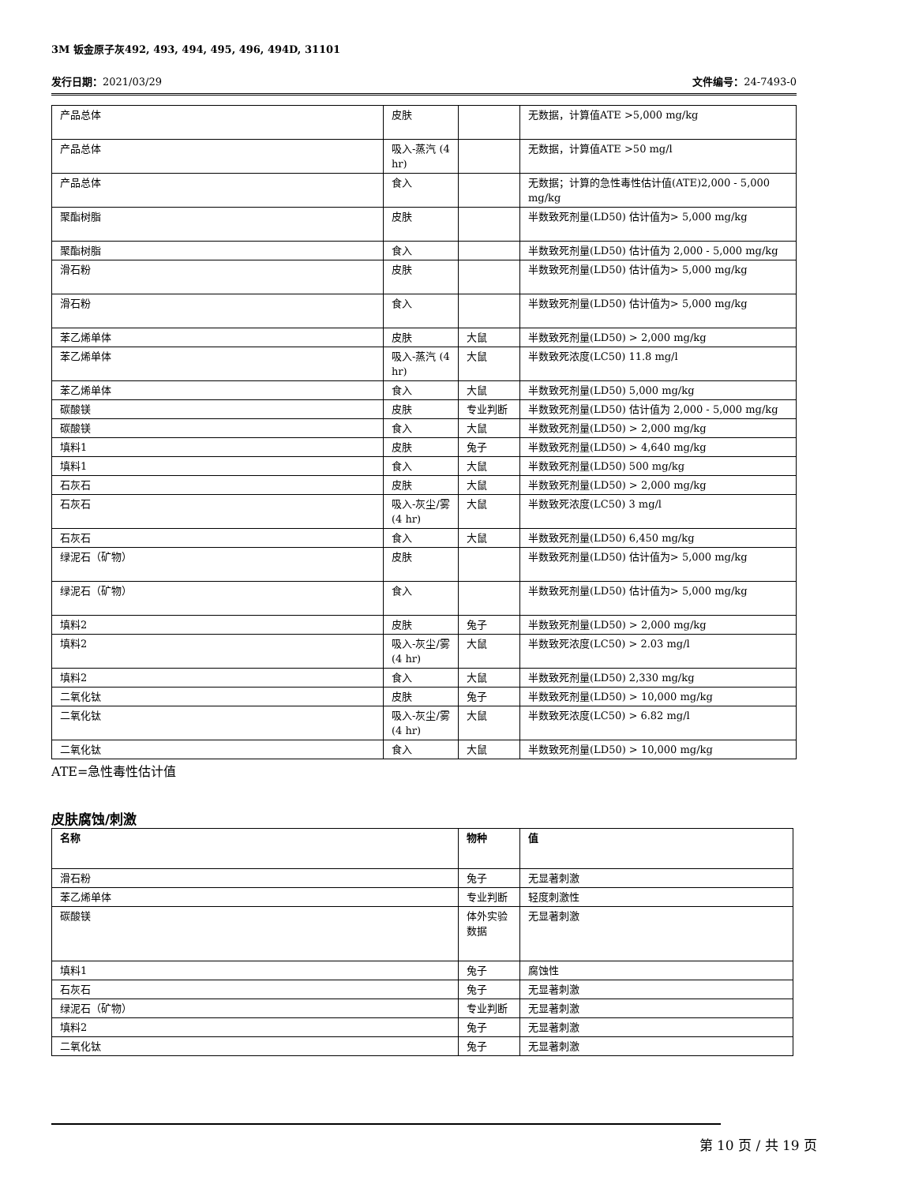3M 钣金原子灰492, 493, 494, 495, 496, 494D, 31101
发行日期：2021/03/29 文件编号：24-7493-0
| 产品总体 | 皮肤 | | 无数据，计算值ATE >5,000 mg/kg |
| 产品总体 | 吸入-蒸汽 (4 hr) | | 无数据，计算值ATE >50 mg/l |
| 产品总体 | 食入 | | 无数据；计算的急性毒性估计值(ATE)2,000 - 5,000 mg/kg |
| 聚酯树脂 | 皮肤 | | 半数致死剂量(LD50) 估计值为> 5,000 mg/kg |
| 聚酯树脂 | 食入 | | 半数致死剂量(LD50) 估计值为 2,000 - 5,000 mg/kg |
| 滑石粉 | 皮肤 | | 半数致死剂量(LD50) 估计值为> 5,000 mg/kg |
| 滑石粉 | 食入 | | 半数致死剂量(LD50) 估计值为> 5,000 mg/kg |
| 苯乙烯单体 | 皮肤 | 大鼠 | 半数致死剂量(LD50) > 2,000 mg/kg |
| 苯乙烯单体 | 吸入-蒸汽 (4 hr) | 大鼠 | 半数致死浓度(LC50) 11.8 mg/l |
| 苯乙烯单体 | 食入 | 大鼠 | 半数致死剂量(LD50) 5,000 mg/kg |
| 碳酸镁 | 皮肤 | 专业判断 | 半数致死剂量(LD50) 估计值为 2,000 - 5,000 mg/kg |
| 碳酸镁 | 食入 | 大鼠 | 半数致死剂量(LD50) > 2,000 mg/kg |
| 填料1 | 皮肤 | 兔子 | 半数致死剂量(LD50) > 4,640 mg/kg |
| 填料1 | 食入 | 大鼠 | 半数致死剂量(LD50) 500 mg/kg |
| 石灰石 | 皮肤 | 大鼠 | 半数致死剂量(LD50) > 2,000 mg/kg |
| 石灰石 | 吸入-灰尘/雾 (4 hr) | 大鼠 | 半数致死浓度(LC50) 3 mg/l |
| 石灰石 | 食入 | 大鼠 | 半数致死剂量(LD50) 6,450 mg/kg |
| 绿泥石（矿物） | 皮肤 | | 半数致死剂量(LD50) 估计值为> 5,000 mg/kg |
| 绿泥石（矿物） | 食入 | | 半数致死剂量(LD50) 估计值为> 5,000 mg/kg |
| 填料2 | 皮肤 | 兔子 | 半数致死剂量(LD50) > 2,000 mg/kg |
| 填料2 | 吸入-灰尘/雾 (4 hr) | 大鼠 | 半数致死浓度(LC50) > 2.03 mg/l |
| 填料2 | 食入 | 大鼠 | 半数致死剂量(LD50) 2,330 mg/kg |
| 二氧化钛 | 皮肤 | 兔子 | 半数致死剂量(LD50) > 10,000 mg/kg |
| 二氧化钛 | 吸入-灰尘/雾 (4 hr) | 大鼠 | 半数致死浓度(LC50) > 6.82 mg/l |
| 二氧化钛 | 食入 | 大鼠 | 半数致死剂量(LD50) > 10,000 mg/kg |
ATE=急性毒性估计值
皮肤腐蚀/刺激
| 名称 | 物种 | 值 |
| --- | --- | --- |
| 滑石粉 | 兔子 | 无显著刺激 |
| 苯乙烯单体 | 专业判断 | 轻度刺激性 |
| 碳酸镁 | 体外实验数据 | 无显著刺激 |
| 填料1 | 兔子 | 腐蚀性 |
| 石灰石 | 兔子 | 无显著刺激 |
| 绿泥石（矿物） | 专业判断 | 无显著刺激 |
| 填料2 | 兔子 | 无显著刺激 |
| 二氧化钛 | 兔子 | 无显著刺激 |
第 10 页 / 共 19 页